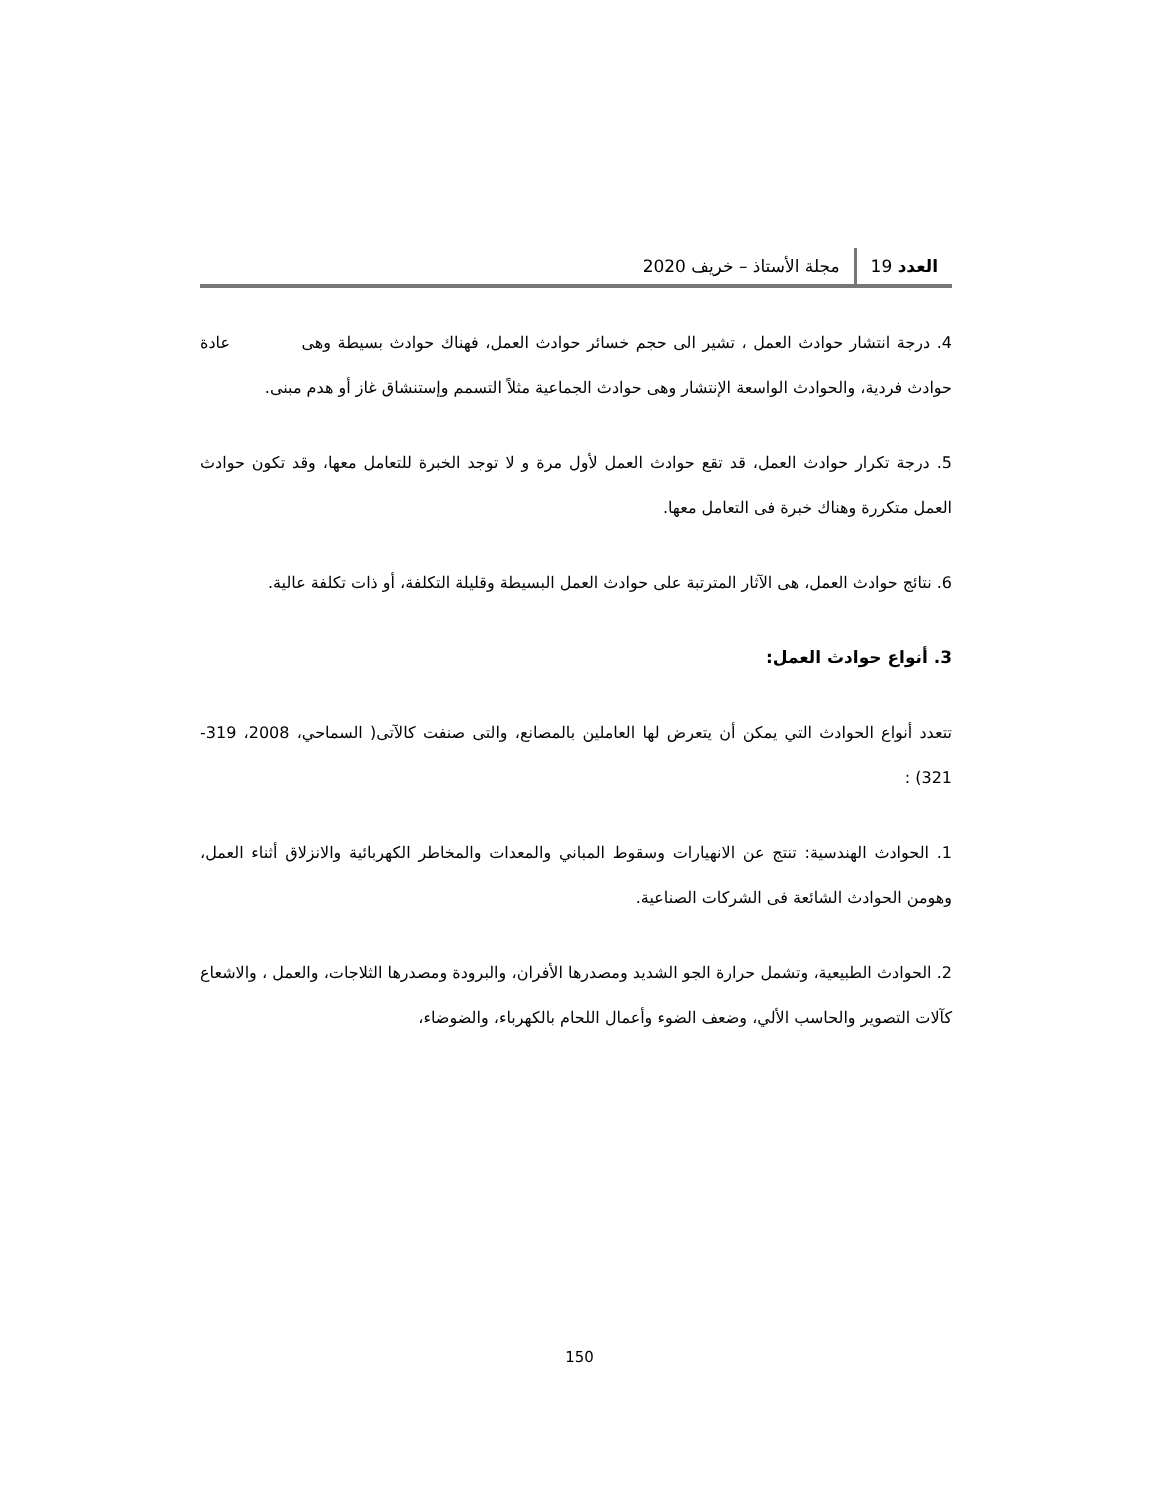العدد 19 مجلة الأستاذ – خريف 2020
4. درجة انتشار حوادث العمل ، تشير الى حجم خسائر حوادث العمل، فهناك حوادث بسيطة وهى عادة حوادث فردية، والحوادث الواسعة الإنتشار وهى حوادث الجماعية مثلاً التسمم وإستنشاق غاز أو هدم مبنى.
5. درجة تكرار حوادث العمل، قد تقع حوادث العمل لأول مرة و لا توجد الخبرة للتعامل معها، وقد تكون حوادث العمل متكررة وهناك خبرة فى التعامل معها.
6. نتائج حوادث العمل، هى الآثار المترتبة على حوادث العمل البسيطة وقليلة التكلفة، أو ذات تكلفة عالية.
3. أنواع حوادث العمل:
تتعدد أنواع الحوادث التي يمكن أن يتعرض لها العاملين بالمصانع، والتى صنفت كالآتى( السماحي، 2008، 319-321) :
1. الحوادث الهندسية: تنتج عن الانهيارات وسقوط المباني والمعدات والمخاطر الكهربائية والانزلاق أثناء العمل، وهومن الحوادث الشائعة فى الشركات الصناعية.
2. الحوادث الطبيعية، وتشمل حرارة الجو الشديد ومصدرها الأفران، والبرودة ومصدرها الثلاجات، والعمل ، والاشعاع كآلات التصوير والحاسب الألي، وضعف الضوء وأعمال اللحام بالكهرباء، والضوضاء،
150